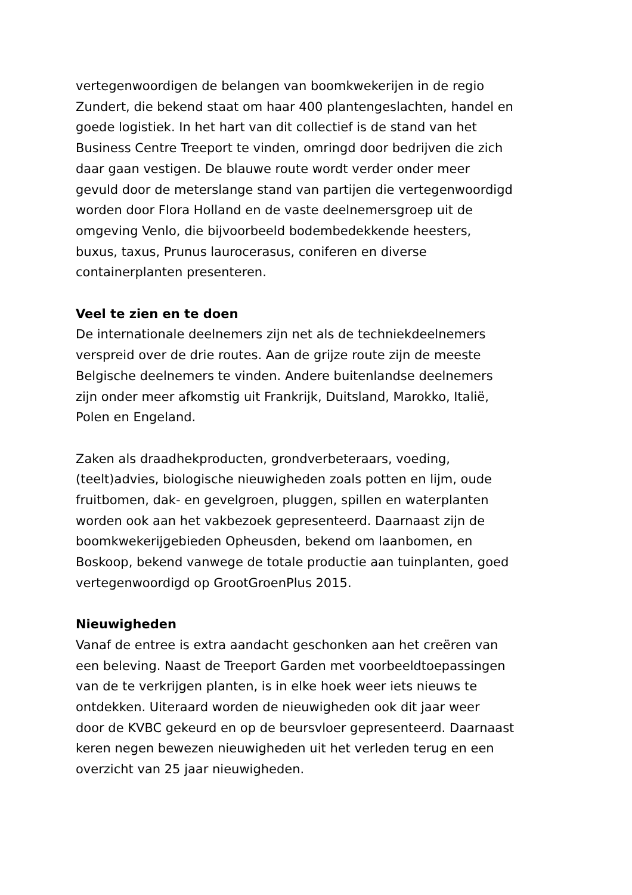vertegenwoordigen de belangen van boomkwekerijen in de regio Zundert, die bekend staat om haar 400 plantengeslachten, handel en goede logistiek. In het hart van dit collectief is de stand van het Business Centre Treeport te vinden, omringd door bedrijven die zich daar gaan vestigen. De blauwe route wordt verder onder meer gevuld door de meterslange stand van partijen die vertegenwoordigd worden door Flora Holland en de vaste deelnemersgroep uit de omgeving Venlo, die bijvoorbeeld bodembedekkende heesters, buxus, taxus, Prunus laurocerasus, coniferen en diverse containerplanten presenteren.
Veel te zien en te doen
De internationale deelnemers zijn net als de techniekdeelnemers verspreid over de drie routes. Aan de grijze route zijn de meeste Belgische deelnemers te vinden. Andere buitenlandse deelnemers zijn onder meer afkomstig uit Frankrijk, Duitsland, Marokko, Italië, Polen en Engeland.
Zaken als draadhekproducten, grondverbeteraars, voeding, (teelt)advies, biologische nieuwigheden zoals potten en lijm, oude fruitbomen, dak- en gevelgroen, pluggen, spillen en waterplanten worden ook aan het vakbezoek gepresenteerd. Daarnaast zijn de boomkwekerijgebieden Opheusden, bekend om laanbomen, en Boskoop, bekend vanwege de totale productie aan tuinplanten, goed vertegenwoordigd op GrootGroenPlus 2015.
Nieuwigheden
Vanaf de entree is extra aandacht geschonken aan het creëren van een beleving. Naast de Treeport Garden met voorbeeldtoepassingen van de te verkrijgen planten, is in elke hoek weer iets nieuws te ontdekken. Uiteraard worden de nieuwigheden ook dit jaar weer door de KVBC gekeurd en op de beursvloer gepresenteerd. Daarnaast keren negen bewezen nieuwigheden uit het verleden terug en een overzicht van 25 jaar nieuwigheden.